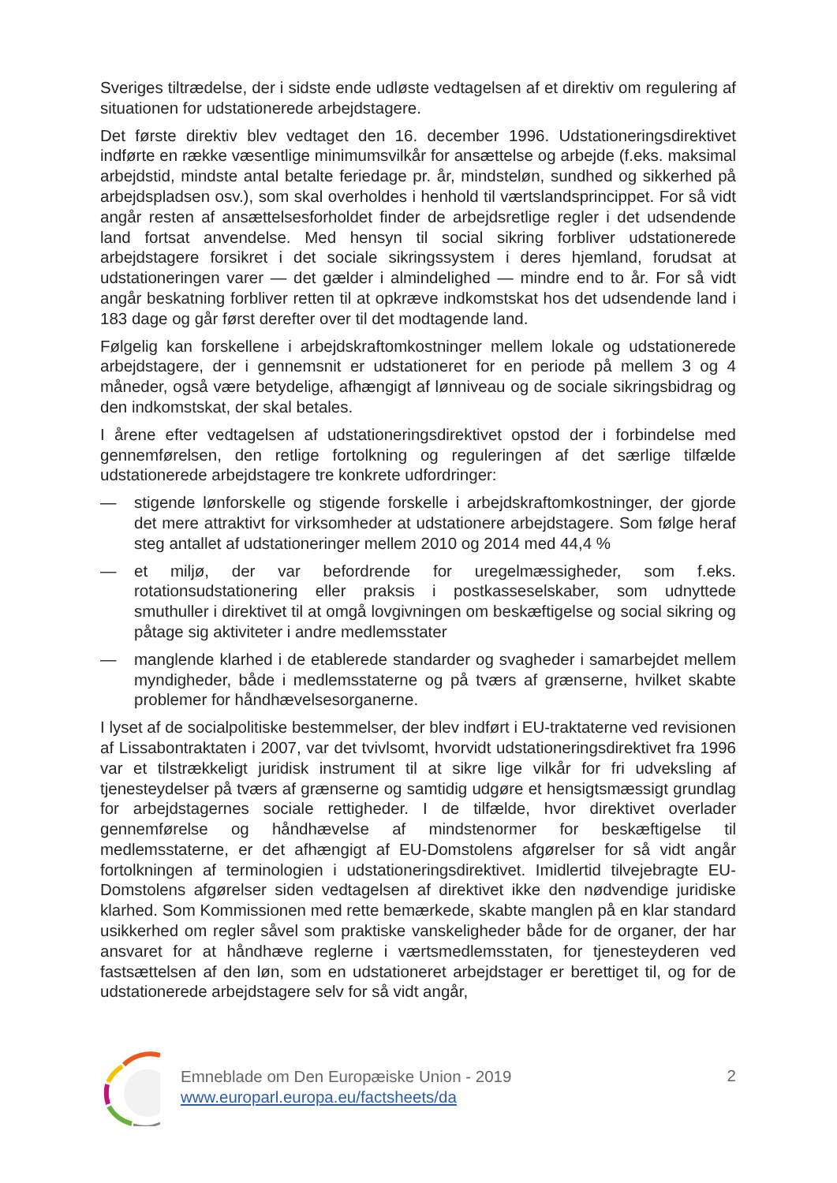Sveriges tiltrædelse, der i sidste ende udløste vedtagelsen af et direktiv om regulering af situationen for udstationerede arbejdstagere.
Det første direktiv blev vedtaget den 16. december 1996. Udstationeringsdirektivet indførte en række væsentlige minimumsvilkår for ansættelse og arbejde (f.eks. maksimal arbejdstid, mindste antal betalte feriedage pr. år, mindsteløn, sundhed og sikkerhed på arbejdspladsen osv.), som skal overholdes i henhold til værtslandsprincippet. For så vidt angår resten af ansættelsesforholdet finder de arbejdsretlige regler i det udsendende land fortsat anvendelse. Med hensyn til social sikring forbliver udstationerede arbejdstagere forsikret i det sociale sikringssystem i deres hjemland, forudsat at udstationeringen varer — det gælder i almindelighed — mindre end to år. For så vidt angår beskatning forbliver retten til at opkræve indkomstskat hos det udsendende land i 183 dage og går først derefter over til det modtagende land.
Følgelig kan forskellene i arbejdskraftomkostninger mellem lokale og udstationerede arbejdstagere, der i gennemsnit er udstationeret for en periode på mellem 3 og 4 måneder, også være betydelige, afhængigt af lønniveau og de sociale sikringsbidrag og den indkomstskat, der skal betales.
I årene efter vedtagelsen af udstationeringsdirektivet opstod der i forbindelse med gennemførelsen, den retlige fortolkning og reguleringen af det særlige tilfælde udstationerede arbejdstagere tre konkrete udfordringer:
— stigende lønforskelle og stigende forskelle i arbejdskraftomkostninger, der gjorde det mere attraktivt for virksomheder at udstationere arbejdstagere. Som følge heraf steg antallet af udstationeringer mellem 2010 og 2014 med 44,4 %
— et miljø, der var befordrende for uregelmæssigheder, som f.eks. rotationsudstationering eller praksis i postkasseselskaber, som udnyttede smuthuller i direktivet til at omgå lovgivningen om beskæftigelse og social sikring og påtage sig aktiviteter i andre medlemsstater
— manglende klarhed i de etablerede standarder og svagheder i samarbejdet mellem myndigheder, både i medlemsstaterne og på tværs af grænserne, hvilket skabte problemer for håndhævelsesorganerne.
I lyset af de socialpolitiske bestemmelser, der blev indført i EU-traktaterne ved revisionen af Lissabontraktaten i 2007, var det tvivlsomt, hvorvidt udstationeringsdirektivet fra 1996 var et tilstrækkeligt juridisk instrument til at sikre lige vilkår for fri udveksling af tjenesteydelser på tværs af grænserne og samtidig udgøre et hensigtsmæssigt grundlag for arbejdstagernes sociale rettigheder. I de tilfælde, hvor direktivet overlader gennemførelse og håndhævelse af mindstenormer for beskæftigelse til medlemsstaterne, er det afhængigt af EU-Domstolens afgørelser for så vidt angår fortolkningen af terminologien i udstationeringsdirektivet. Imidlertid tilvejebragte EU-Domstolens afgørelser siden vedtagelsen af direktivet ikke den nødvendige juridiske klarhed. Som Kommissionen med rette bemærkede, skabte manglen på en klar standard usikkerhed om regler såvel som praktiske vanskeligheder både for de organer, der har ansvaret for at håndhæve reglerne i værtsmedlemsstaten, for tjenesteyderen ved fastsættelsen af den løn, som en udstationeret arbejdstager er berettiget til, og for de udstationerede arbejdstagere selv for så vidt angår,
Emneblade om Den Europæiske Union - 2019
www.europarl.europa.eu/factsheets/da
2